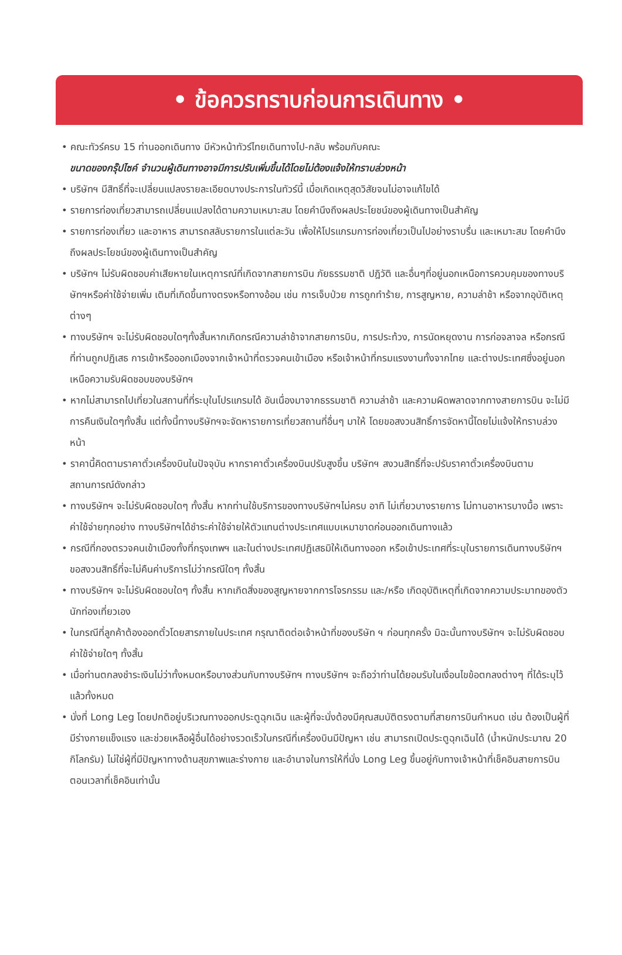• ข้อควรทราบก่อนการเดินทาง •
• คณะทัวร์ครบ 15 ท่านออกเดินทาง มีหัวหน้าทัวร์ไทยเดินทางไป-กลับ พร้อมกับคณะ
ขนาดของกรุ๊ปไซค์ จำนวนผู้เดินทางอาจมีการปรับเพิ่มขึ้นได้โดยไม่ต้องแจ้งให้ทราบล่วงหน้า
• บริษัทฯ มีสิทธิ์ที่จะเปลี่ยนแปลงรายละเอียดบางประการในทัวร์นี้ เมื่อเกิดเหตุสุดวิสัยจนไม่อาจแก้ไขได้
• รายการท่องเที่ยวสามารถเปลี่ยนแปลงได้ตามความเหมาะสม โดยคำนึงถึงผลประโยชน์ของผู้เดินทางเป็นสำคัญ
• รายการท่องเที่ยว และอาหาร สามารถสลับรายการในแต่ละวัน เพื่อให้โปรแกรมการท่องเที่ยวเป็นไปอย่างราบรื่น และเหมาะสม โดยคำนึงถึงผลประโยชน์ของผู้เดินทางเป็นสำคัญ
• บริษัทฯ ไม่รับผิดชอบค่าเสียหายในเหตุการณ์ที่เกิดจากสายการบิน ภัยธรรมชาติ ปฎิวัติ และอื่นๆที่อยู่นอกเหนือการควบคุมของทางบริษัทฯหรือค่าใช้จ่ายเพิ่ม เติมที่เกิดขึ้นทางตรงหรือทางอ้อม เช่น การเจ็บป่วย การถูกทำร้าย, การสูญหาย, ความล่าช้า หรือจากอุบัติเหตุต่างๆ
• ทางบริษัทฯ จะไม่รับผิดชอบใดๆทั้งสิ้นหากเกิดกรณีความล่าช้าจากสายการบิน, การประท้วง, การนัดหยุดงาน การก่อจลาจล หรือกรณีที่ท่านถูกปฏิเสธ การเข้าหรือออกเมืองจากเจ้าหน้าที่ตรวจคนเข้าเมือง หรือเจ้าหน้าที่กรมแรงงานทั้งจากไทย และต่างประเทศซึ่งอยู่นอกเหนือความรับผิดชอบของบริษัทฯ
• หากไม่สามารถไปเที่ยวในสถานที่ที่ระบุในโปรแกรมได้ อันเนื่องมาจากธรรมชาติ ความล่าช้า และความผิดพลาดจากทางสายการบิน จะไม่มีการคืนเงินใดๆทั้งสิ้น แต่ทั้งนี้ทางบริษัทฯจะจัดหารายการเที่ยวสถานที่อื่นๆ มาให้ โดยขอสงวนสิทธิ์การจัดหานี้โดยไม่แจ้งให้ทราบล่วงหน้า
• ราคานี้คิดตามราคาตั๋วเครื่องบินในปัจจุบัน หากราคาตั๋วเครื่องบินปรับสูงขึ้น บริษัทฯ สงวนสิทธิ์ที่จะปรับราคาตั๋วเครื่องบินตามสถานการณ์ดังกล่าว
• ทางบริษัทฯ จะไม่รับผิดชอบใดๆ ทั้งสิ้น หากท่านใช้บริการของทางบริษัทฯไม่ครบ อาทิ ไม่เที่ยวบางรายการ ไม่ทานอาหารบางมื้อ เพราะค่าใช้จ่ายทุกอย่าง ทางบริษัทฯได้ชำระค่าใช้จ่ายให้ตัวแทนต่างประเทศแบบเหมาขาดก่อนออกเดินทางแล้ว
• กรณีที่กองตรวจคนเข้าเมืองทั้งที่กรุงเทพฯ และในต่างประเทศปฏิเสธมิให้เดินทางออก หรือเข้าประเทศที่ระบุในรายการเดินทางบริษัทฯ ขอสงวนสิทธิ์ที่จะไม่คืนค่าบริการไม่ว่ากรณีใดๆ ทั้งสิ้น
• ทางบริษัทฯ จะไม่รับผิดชอบใดๆ ทั้งสิ้น หากเกิดสิ่งของสูญหายจากการโจรกรรม และ/หรือ เกิดอุบัติเหตุที่เกิดจากความประมาทของตัวนักท่องเที่ยวเอง
• ในกรณีที่ลูกค้าต้องออกตั๋วโดยสารภายในประเทศ กรุณาติดต่อเจ้าหน้าที่ของบริษัท ฯ ก่อนทุกครั้ง มิฉะนั้นทางบริษัทฯ จะไม่รับผิดชอบค่าใช้จ่ายใดๆ ทั้งสิ้น
• เมื่อท่านตกลงชำระเงินไม่ว่าทั้งหมดหรือบางส่วนกับทางบริษัทฯ ทางบริษัทฯ จะถือว่าท่านได้ยอมรับในเงื่อนไขข้อตกลงต่างๆ ที่ได้ระบุไว้แล้วทั้งหมด
• นั่งที่ Long Leg โดยปกติอยู่บริเวณทางออกประตูฉุกเฉิน และผู้ที่จะนั่งต้องมีคุณสมบัติตรงตามที่สายการบินกำหนด เช่น ต้องเป็นผู้ที่มีร่างกายแข็งแรง และช่วยเหลือผู้อื่นได้อย่างรวดเร็วในกรณีที่เครื่องบินมีปัญหา เช่น สามารถเปิดประตูฉุกเฉินได้ (น้ำหนักประมาณ 20 กิโลกรัม) ไม่ใช่ผู้ที่มีปัญหาทางด้านสุขภาพและร่างกาย และอำนาจในการให้ที่นั่ง Long Leg ขึ้นอยู่กับทางเจ้าหน้าที่เช็คอินสายการบินตอนเวลาที่เช็คอินเท่านั้น